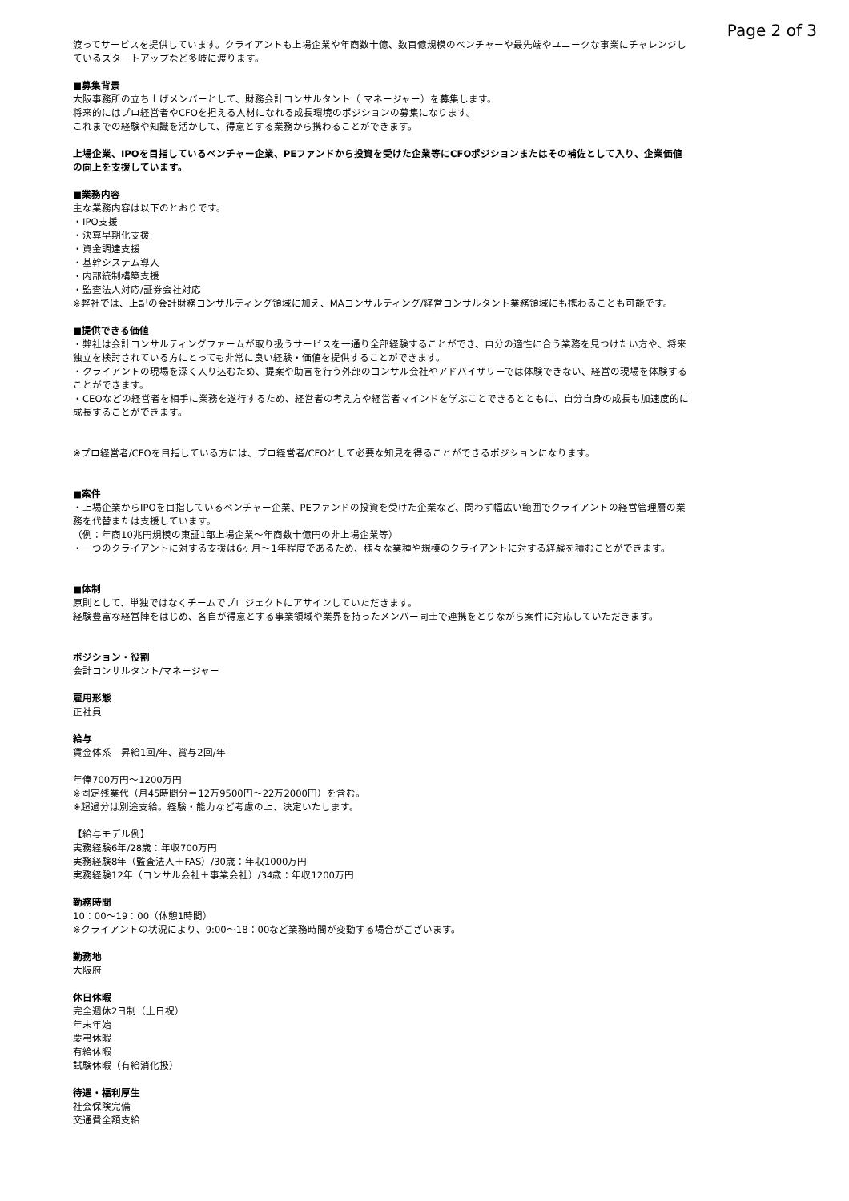Page 2 of 3
渡ってサービスを提供しています。クライアントも上場企業や年商数十億、数百億規模のベンチャーや最先端やユニークな事業にチャレンジしているスタートアップなど多岐に渡ります。
■募集背景
大阪事務所の立ち上げメンバーとして、財務会計コンサルタント（ マネージャー）を募集します。
将来的にはプロ経営者やCFOを担える人材になれる成長環境のポジションの募集になります。
これまでの経験や知識を活かして、得意とする業務から携わることができます。
上場企業、IPOを目指しているベンチャー企業、PEファンドから投資を受けた企業等にCFOポジションまたはその補佐として入り、企業価値の向上を支援しています。
■業務内容
主な業務内容は以下のとおりです。
・IPO支援
・決算早期化支援
・資金調達支援
・基幹システム導入
・内部統制構築支援
・監査法人対応/証券会社対応
※弊社では、上記の会計財務コンサルティング領域に加え、MAコンサルティング/経営コンサルタント業務領域にも携わることも可能です。
■提供できる価値
・弊社は会計コンサルティングファームが取り扱うサービスを一通り全部経験することができ、自分の適性に合う業務を見つけたい方や、将来独立を検討されている方にとっても非常に良い経験・価値を提供することができます。
・クライアントの現場を深く入り込むため、提案や助言を行う外部のコンサル会社やアドバイザリーでは体験できない、経営の現場を体験することができます。
・CEOなどの経営者を相手に業務を遂行するため、経営者の考え方や経営者マインドを学ぶことできるとともに、自分自身の成長も加速度的に成長することができます。
※プロ経営者/CFOを目指している方には、プロ経営者/CFOとして必要な知見を得ることができるポジションになります。
■案件
・上場企業からIPOを目指しているベンチャー企業、PEファンドの投資を受けた企業など、問わず幅広い範囲でクライアントの経営管理層の業務を代替または支援しています。
（例：年商10兆円規模の東証1部上場企業〜年商数十億円の非上場企業等）
・一つのクライアントに対する支援は6ヶ月〜1年程度であるため、様々な業種や規模のクライアントに対する経験を積むことができます。
■体制
原則として、単独ではなくチームでプロジェクトにアサインしていただきます。
経験豊富な経営陣をはじめ、各自が得意とする事業領域や業界を持ったメンバー同士で連携をとりながら案件に対応していただきます。
ポジション・役割
会計コンサルタント/マネージャー
雇用形態
正社員
給与
賃金体系　昇給1回/年、賞与2回/年
年俸700万円〜1200万円
※固定残業代（月45時間分＝12万9500円〜22万2000円）を含む。
※超過分は別途支給。経験・能力など考慮の上、決定いたします。
【給与モデル例】
実務経験6年/28歳：年収700万円
実務経験8年（監査法人＋FAS）/30歳：年収1000万円
実務経験12年（コンサル会社＋事業会社）/34歳：年収1200万円
勤務時間
10：00〜19：00（休憩1時間）
※クライアントの状況により、9:00〜18：00など業務時間が変動する場合がございます。
勤務地
大阪府
休日休暇
完全週休2日制（土日祝）
年末年始
慶弔休暇
有給休暇
試験休暇（有給消化扱）
待遇・福利厚生
社会保険完備
交通費全額支給